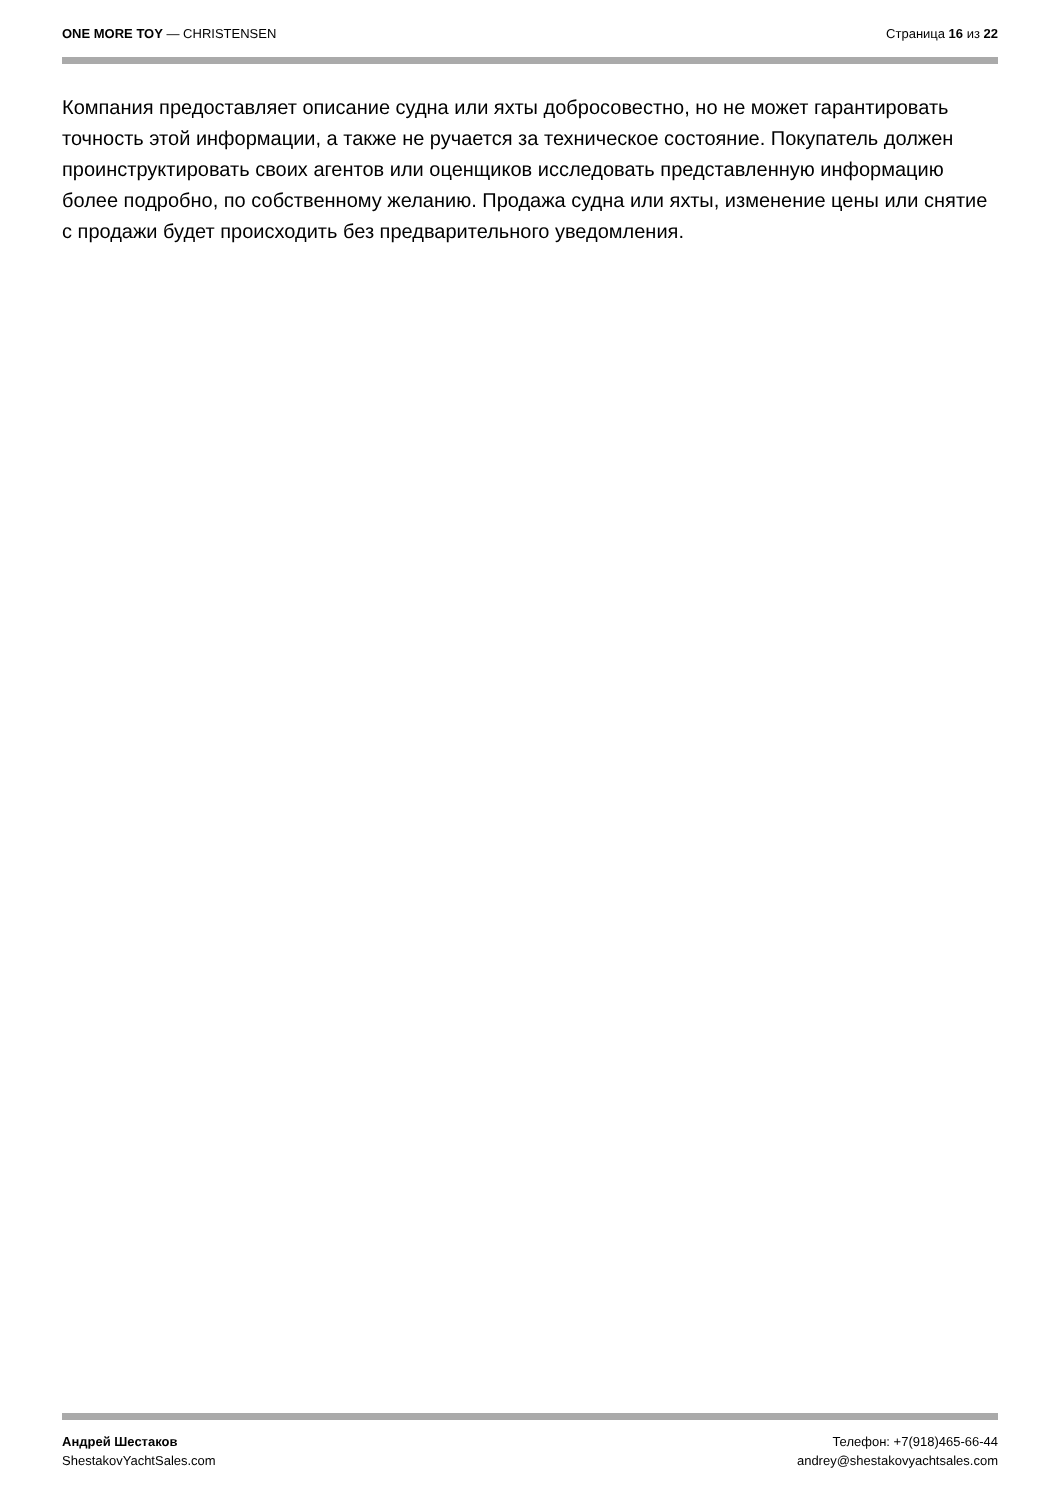ONE MORE TOY — CHRISTENSEN Страница 16 из 22
Компания предоставляет описание судна или яхты добросовестно, но не может гарантировать точность этой информации, а также не ручается за техническое состояние. Покупатель должен проинструктировать своих агентов или оценщиков исследовать представленную информацию более подробно, по собственному желанию. Продажа судна или яхты, изменение цены или снятие с продажи будет происходить без предварительного уведомления.
Андрей Шестаков
ShestakovYachtSales.com
Телефон: +7(918)465-66-44
andrey@shestakovyachtsales.com